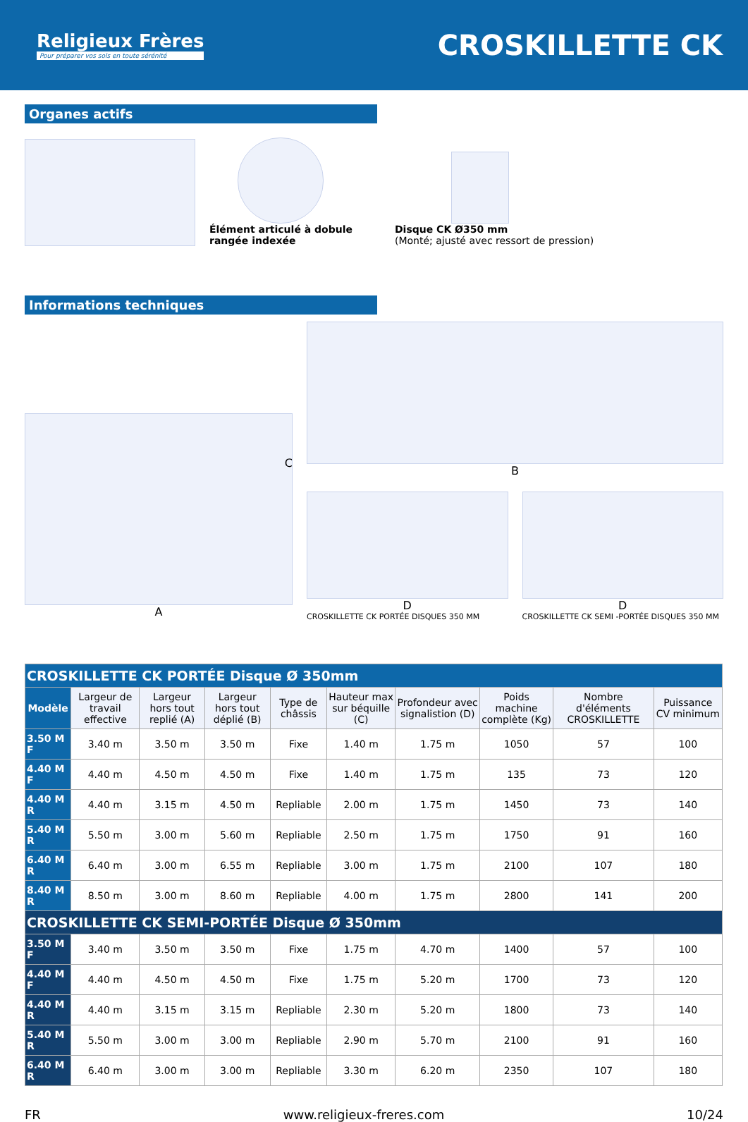Religieux Frères
Pour préparer vos sols en toute sérénité
CROSKILLETTE CK
Organes actifs
Élément articulé à dobule
rangée indexée
Disque CK Ø350 mm
(Monté; ajusté avec ressort de pression)
Informations techniques
A
C
B
D
CROSKILLETTE CK PORTÉE DISQUES 350 MM
D
CROSKILLETTE CK SEMI -PORTÉE DISQUES 350 MM
| CROSKILLETTE CK PORTÉE Disque Ø 350mm | | | | | | | | | |
| Modèle | Largeur de travail effective | Largeur hors tout replié (A) | Largeur hors tout déplié (B) | Type de châssis | Hauteur max sur béquille (C) | Profondeur avec signalistion (D) | Poids machine complète (Kg) | Nombre d'éléments CROSKILLETTE | Puissance CV minimum |
| 3.50 M F | 3.40 m | 3.50 m | 3.50 m | Fixe | 1.40 m | 1.75 m | 1050 | 57 | 100 |
| 4.40 M F | 4.40 m | 4.50 m | 4.50 m | Fixe | 1.40 m | 1.75 m | 135 | 73 | 120 |
| 4.40 M R | 4.40 m | 3.15 m | 4.50 m | Repliable | 2.00 m | 1.75 m | 1450 | 73 | 140 |
| 5.40 M R | 5.50 m | 3.00 m | 5.60 m | Repliable | 2.50 m | 1.75 m | 1750 | 91 | 160 |
| 6.40 M R | 6.40 m | 3.00 m | 6.55 m | Repliable | 3.00 m | 1.75 m | 2100 | 107 | 180 |
| 8.40 M R | 8.50 m | 3.00 m | 8.60 m | Repliable | 4.00 m | 1.75 m | 2800 | 141 | 200 |
| CROSKILLETTE CK SEMI-PORTÉE Disque Ø 350mm | | | | | | | | | |
| 3.50 M F | 3.40 m | 3.50 m | 3.50 m | Fixe | 1.75 m | 4.70 m | 1400 | 57 | 100 |
| 4.40 M F | 4.40 m | 4.50 m | 4.50 m | Fixe | 1.75 m | 5.20 m | 1700 | 73 | 120 |
| 4.40 M R | 4.40 m | 3.15 m | 3.15 m | Repliable | 2.30 m | 5.20 m | 1800 | 73 | 140 |
| 5.40 M R | 5.50 m | 3.00 m | 3.00 m | Repliable | 2.90 m | 5.70 m | 2100 | 91 | 160 |
| 6.40 M R | 6.40 m | 3.00 m | 3.00 m | Repliable | 3.30 m | 6.20 m | 2350 | 107 | 180 |
FR www.religieux-freres.com 10/24